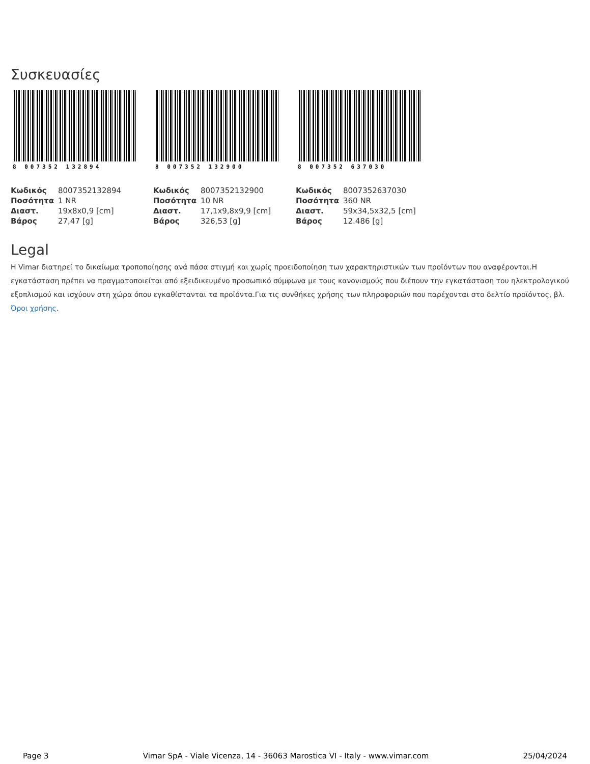Συσκευασίες
8 007352 132894
| Κωδικός | 8007352132894 |
| Ποσότητα | 1 NR |
| Διαστ. | 19x8x0,9 [cm] |
| Βάρος | 27,47 [g] |
8 007352 132900
| Κωδικός | 8007352132900 |
| Ποσότητα | 10 NR |
| Διαστ. | 17,1x9,8x9,9 [cm] |
| Βάρος | 326,53 [g] |
8 007352 637030
| Κωδικός | 8007352637030 |
| Ποσότητα | 360 NR |
| Διαστ. | 59x34,5x32,5 [cm] |
| Βάρος | 12.486 [g] |
Legal
Η Vimar διατηρεί το δικαίωμα τροποποίησης ανά πάσα στιγμή και χωρίς προειδοποίηση των χαρακτηριστικών των προϊόντων που αναφέρονται.Η εγκατάσταση πρέπει να πραγματοποιείται από εξειδικευμένο προσωπικό σύμφωνα με τους κανονισμούς που διέπουν την εγκατάσταση του ηλεκτρολογικού εξοπλισμού και ισχύουν στη χώρα όπου εγκαθίστανται τα προϊόντα.Για τις συνθήκες χρήσης των πληροφοριών που παρέχονται στο δελτίο προϊόντος, βλ. Όροι χρήσης.
Page 3 Vimar SpA - Viale Vicenza, 14 - 36063 Marostica VI - Italy - www.vimar.com 25/04/2024